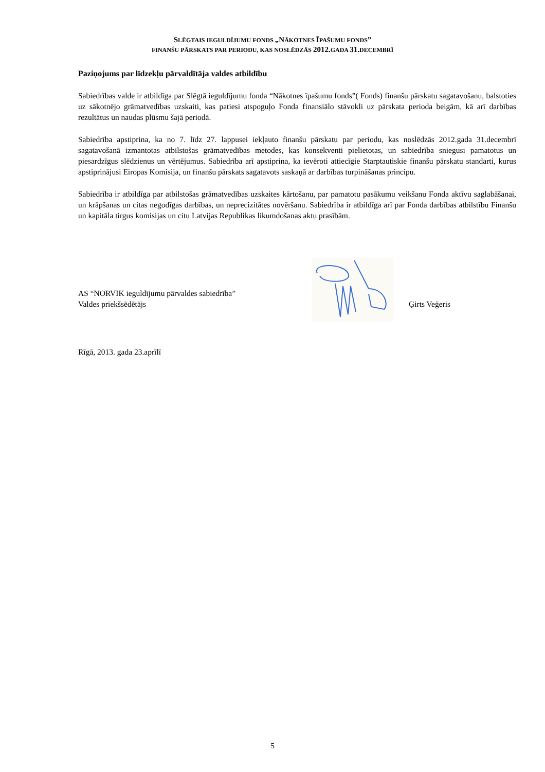SLĒGTAIS IEGULDĪJUMU FONDS „NĀKOTNES ĪPAŠUMU FONDS”
FINANŠU PĀRSKATS PAR PERIODU, KAS NOSLĒDZĀS 2012. GADA 31. DECEMBRĪ
Paziņojums par līdzekļu pārvaldītāja valdes atbildību
Sabiedrības valde ir atbildīga par Slēgtā ieguldījumu fonda “Nākotnes īpašumu fonds”( Fonds) finanšu pārskatu sagatavošanu, balstoties uz sākotnējo grāmatvedības uzskaiti, kas patiesi atspoguļo Fonda finansiālo stāvokli uz pārskata perioda beigām, kā arī darbības rezultātus un naudas plūsmu šajā periodā.
Sabiedrība apstiprina, ka no 7. līdz 27. lappusei iekļauto finanšu pārskatu par periodu, kas noslēdzās 2012.gada 31.decembrī sagatavošanā izmantotas atbilstošas grāmatvedības metodes, kas konsekventi pielietotas, un sabiedrība sniegusi pamatotus un piesardzīgus slēdzienus un vērtējumus. Sabiedrība arī apstiprina, ka ievēroti attiecīgie Starptautiskie finanšu pārskatu standarti, kurus apstiprinājusi Eiropas Komisija, un finanšu pārskats sagatavots saskaņā ar darbības turpināšanas principu.
Sabiedrība ir atbildīga par atbilstošas grāmatvedības uzskaites kārtošanu, par pamatotu pasākumu veikšanu Fonda aktīvu saglabāšanai, un krāpšanas un citas negodīgas darbības, un neprecizitātes novēršanu. Sabiedrība ir atbildīga arī par Fonda darbības atbilstību Finanšu un kapitāla tirgus komisijas un citu Latvijas Republikas likumdošanas aktu prasībām.
AS “NORVIK ieguldījumu pārvaldes sabiedrība”
Valdes priekšsēdētājs
Ģirts Veģeris
Rīgā, 2013. gada 23.aprīlī
5